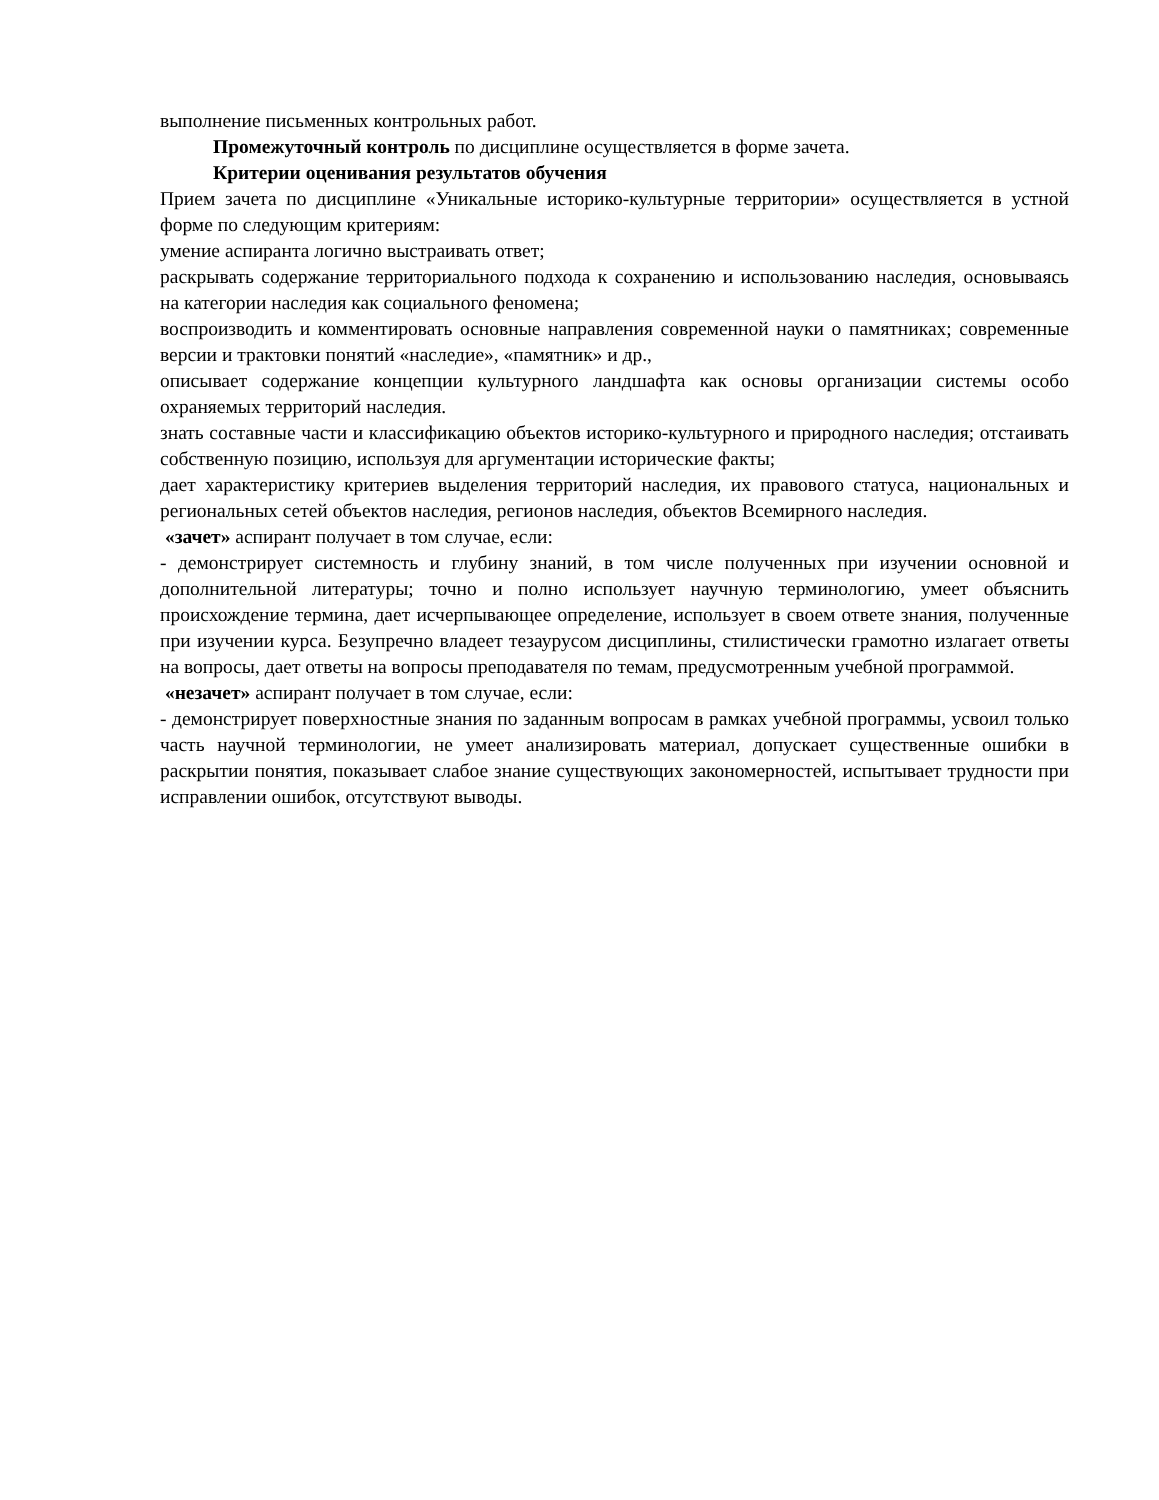выполнение письменных контрольных работ.
Промежуточный контроль по дисциплине осуществляется в форме зачета.
Критерии оценивания результатов обучения
Прием зачета по дисциплине «Уникальные историко-культурные территории» осуществляется в устной форме по следующим критериям:
умение аспиранта логично выстраивать ответ;
раскрывать содержание территориального подхода к сохранению и использованию наследия, основываясь на категории наследия как социального феномена;
воспроизводить и комментировать основные направления современной науки о памятниках; современные версии и трактовки понятий «наследие», «памятник» и др.,
описывает содержание концепции культурного ландшафта как основы организации системы особо охраняемых территорий наследия.
знать составные части и классификацию объектов историко-культурного и природного наследия; отстаивать собственную позицию, используя для аргументации исторические факты;
дает характеристику критериев выделения территорий наследия, их правового статуса, национальных и региональных сетей объектов наследия, регионов наследия, объектов Всемирного наследия.
«зачет» аспирант получает в том случае, если:
- демонстрирует системность и глубину знаний, в том числе полученных при изучении основной и дополнительной литературы; точно и полно использует научную терминологию, умеет объяснить происхождение термина, дает исчерпывающее определение, использует в своем ответе знания, полученные при изучении курса. Безупречно владеет тезаурусом дисциплины, стилистически грамотно излагает ответы на вопросы, дает ответы на вопросы преподавателя по темам, предусмотренным учебной программой.
«незачет» аспирант получает в том случае, если:
- демонстрирует поверхностные знания по заданным вопросам в рамках учебной программы, усвоил только часть научной терминологии, не умеет анализировать материал, допускает существенные ошибки в раскрытии понятия, показывает слабое знание существующих закономерностей, испытывает трудности при исправлении ошибок, отсутствуют выводы.